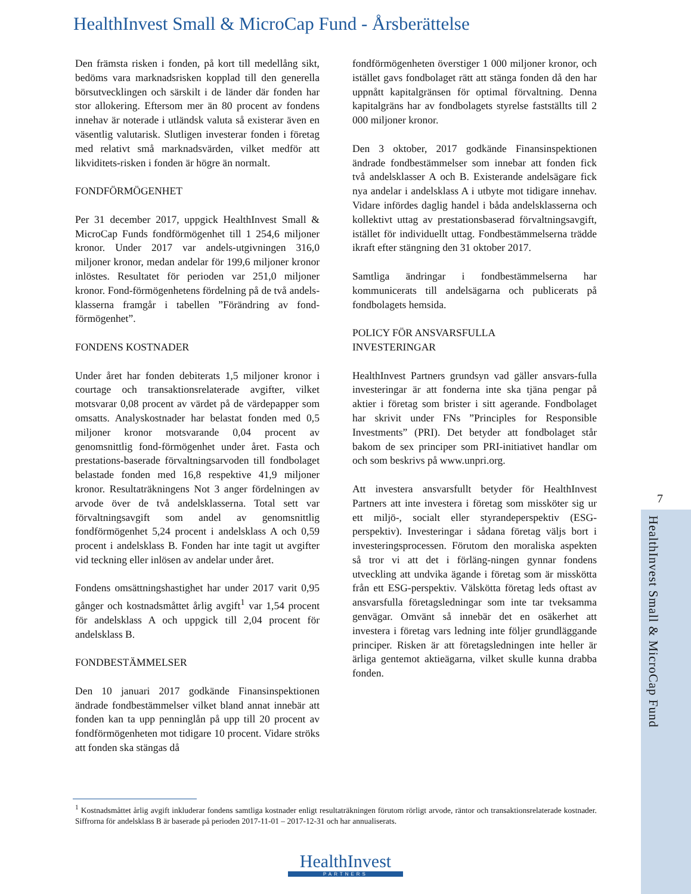HealthInvest Small & MicroCap Fund - Årsberättelse
Den främsta risken i fonden, på kort till medellång sikt, bedöms vara marknadsrisken kopplad till den generella börsutvecklingen och särskilt i de länder där fonden har stor allokering. Eftersom mer än 80 procent av fondens innehav är noterade i utländsk valuta så existerar även en väsentlig valutarisk. Slutligen investerar fonden i företag med relativt små marknadsvärden, vilket medför att likviditets-risken i fonden är högre än normalt.
FONDFÖRMÖGENHET
Per 31 december 2017, uppgick HealthInvest Small & MicroCap Funds fondförmögenhet till 1 254,6 miljoner kronor. Under 2017 var andels-utgivningen 316,0 miljoner kronor, medan andelar för 199,6 miljoner kronor inlöstes. Resultatet för perioden var 251,0 miljoner kronor. Fond-förmögenhetens fördelning på de två andels-klasserna framgår i tabellen ”Förändring av fond-förmögenhet”.
FONDENS KOSTNADER
Under året har fonden debiterats 1,5 miljoner kronor i courtage och transaktionsrelaterade avgifter, vilket motsvarar 0,08 procent av värdet på de värdepapper som omsatts. Analyskostnader har belastat fonden med 0,5 miljoner kronor motsvarande 0,04 procent av genomsnittlig fond-förmögenhet under året. Fasta och prestations-baserade förvaltningsarvoden till fondbolaget belastade fonden med 16,8 respektive 41,9 miljoner kronor. Resultaträkningens Not 3 anger fördelningen av arvode över de två andelsklasserna. Total sett var förvaltningsavgift som andel av genomsnittlig fondförmögenhet 5,24 procent i andelsklass A och 0,59 procent i andelsklass B. Fonden har inte tagit ut avgifter vid teckning eller inlösen av andelar under året.
Fondens omsättningshastighet har under 2017 varit 0,95 gånger och kostnadsmåttet årlig avgift<sup>1</sup> var 1,54 procent för andelsklass A och uppgick till 2,04 procent för andelsklass B.
FONDBESTÄMMELSER
Den 10 januari 2017 godkände Finansinspektionen ändrade fondbestämmelser vilket bland annat innebär att fonden kan ta upp penninglån på upp till 20 procent av fondförmögenheten mot tidigare 10 procent. Vidare ströks att fonden ska stängas då
fondförmögenheten överstiger 1 000 miljoner kronor, och istället gavs fondbolaget rätt att stänga fonden då den har uppnått kapitalgränsen för optimal förvaltning. Denna kapitalgräns har av fondbolagets styrelse fastställts till 2 000 miljoner kronor.
Den 3 oktober, 2017 godkände Finansinspektionen ändrade fondbestämmelser som innebar att fonden fick två andelsklasser A och B. Existerande andelsägare fick nya andelar i andelsklass A i utbyte mot tidigare innehav. Vidare infördes daglig handel i båda andelsklasserna och kollektivt uttag av prestationsbaserad förvaltningsavgift, istället för individuellt uttag. Fondbestämmelserna trädde ikraft efter stängning den 31 oktober 2017.
Samtliga ändringar i fondbestämmelserna har kommunicerats till andelsägarna och publicerats på fondbolagets hemsida.
POLICY FÖR ANSVARSFULLA
INVESTERINGAR
HealthInvest Partners grundsyn vad gäller ansvars-fulla investeringar är att fonderna inte ska tjäna pengar på aktier i företag som brister i sitt agerande. Fondbolaget har skrivit under FNs ”Principles for Responsible Investments” (PRI). Det betyder att fondbolaget står bakom de sex principer som PRI-initiativet handlar om och som beskrivs på www.unpri.org.
Att investera ansvarsfullt betyder för HealthInvest Partners att inte investera i företag som missköter sig ur ett miljö-, socialt eller styrandeperspektiv (ESG-perspektiv). Investeringar i sådana företag väljs bort i investeringsprocessen. Förutom den moraliska aspekten så tror vi att det i förläng-ningen gynnar fondens utveckling att undvika ägande i företag som är misskötta från ett ESG-perspektiv. Välskötta företag leds oftast av ansvarsfulla företagsledningar som inte tar tveksamma genvägar. Omvänt så innebär det en osäkerhet att investera i företag vars ledning inte följer grundläggande principer. Risken är att företagsledningen inte heller är ärliga gentemot aktieägarna, vilket skulle kunna drabba fonden.
<sup>1</sup> Kostnadsmåttet årlig avgift inkluderar fondens samtliga kostnader enligt resultaträkningen förutom rörligt arvode, räntor och transaktionsrelaterade kostnader. Siffrorna för andelsklass B är baserade på perioden 2017-11-01 – 2017-12-31 och har annualiserats.
7
HealthInvest Small & MicroCap Fund
HealthInvest
PARTNERS